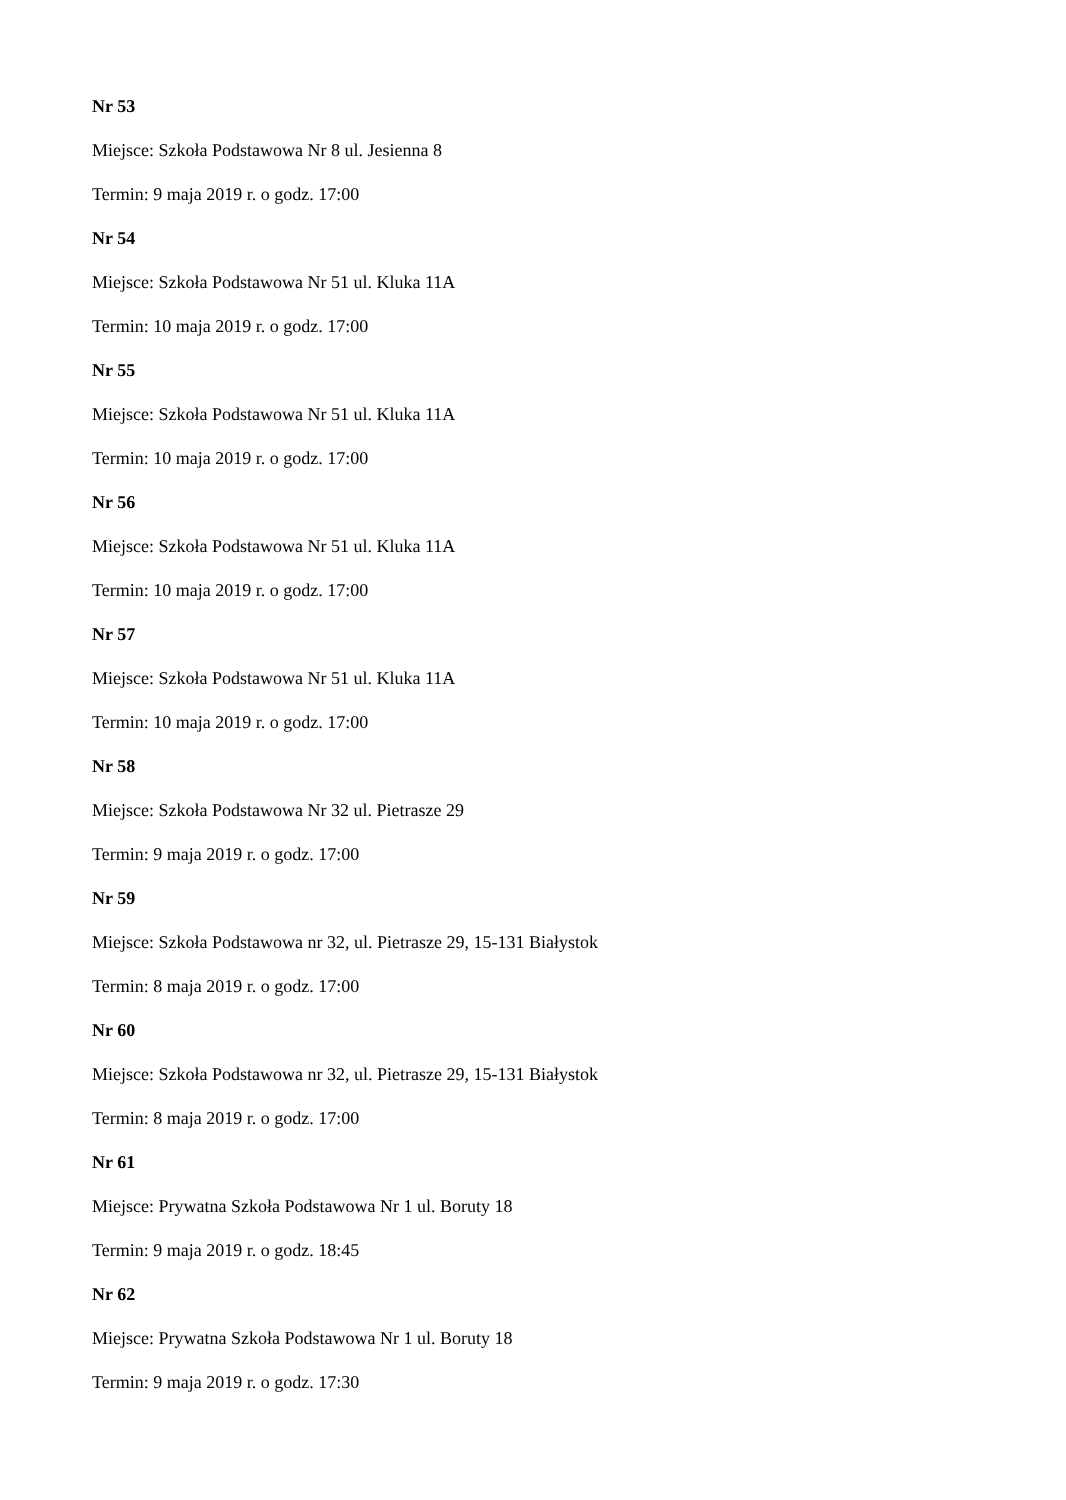Nr 53
Miejsce: Szkoła Podstawowa Nr 8 ul. Jesienna 8
Termin: 9 maja 2019 r. o godz. 17:00
Nr 54
Miejsce: Szkoła Podstawowa Nr 51 ul. Kluka 11A
Termin: 10 maja 2019 r. o godz. 17:00
Nr 55
Miejsce: Szkoła Podstawowa Nr 51 ul. Kluka 11A
Termin: 10 maja 2019 r. o godz. 17:00
Nr 56
Miejsce: Szkoła Podstawowa Nr 51 ul. Kluka 11A
Termin: 10 maja 2019 r. o godz. 17:00
Nr 57
Miejsce: Szkoła Podstawowa Nr 51 ul. Kluka 11A
Termin: 10 maja 2019 r. o godz. 17:00
Nr 58
Miejsce: Szkoła Podstawowa Nr 32 ul. Pietrasze 29
Termin: 9 maja 2019 r. o godz. 17:00
Nr 59
Miejsce: Szkoła Podstawowa nr 32, ul. Pietrasze 29, 15-131 Białystok
Termin: 8 maja 2019 r. o godz. 17:00
Nr 60
Miejsce: Szkoła Podstawowa nr 32, ul. Pietrasze 29, 15-131 Białystok
Termin: 8 maja 2019 r. o godz. 17:00
Nr 61
Miejsce: Prywatna Szkoła Podstawowa Nr 1 ul. Boruty 18
Termin: 9 maja 2019 r. o godz. 18:45
Nr 62
Miejsce: Prywatna Szkoła Podstawowa Nr 1 ul. Boruty 18
Termin: 9 maja 2019 r. o godz. 17:30